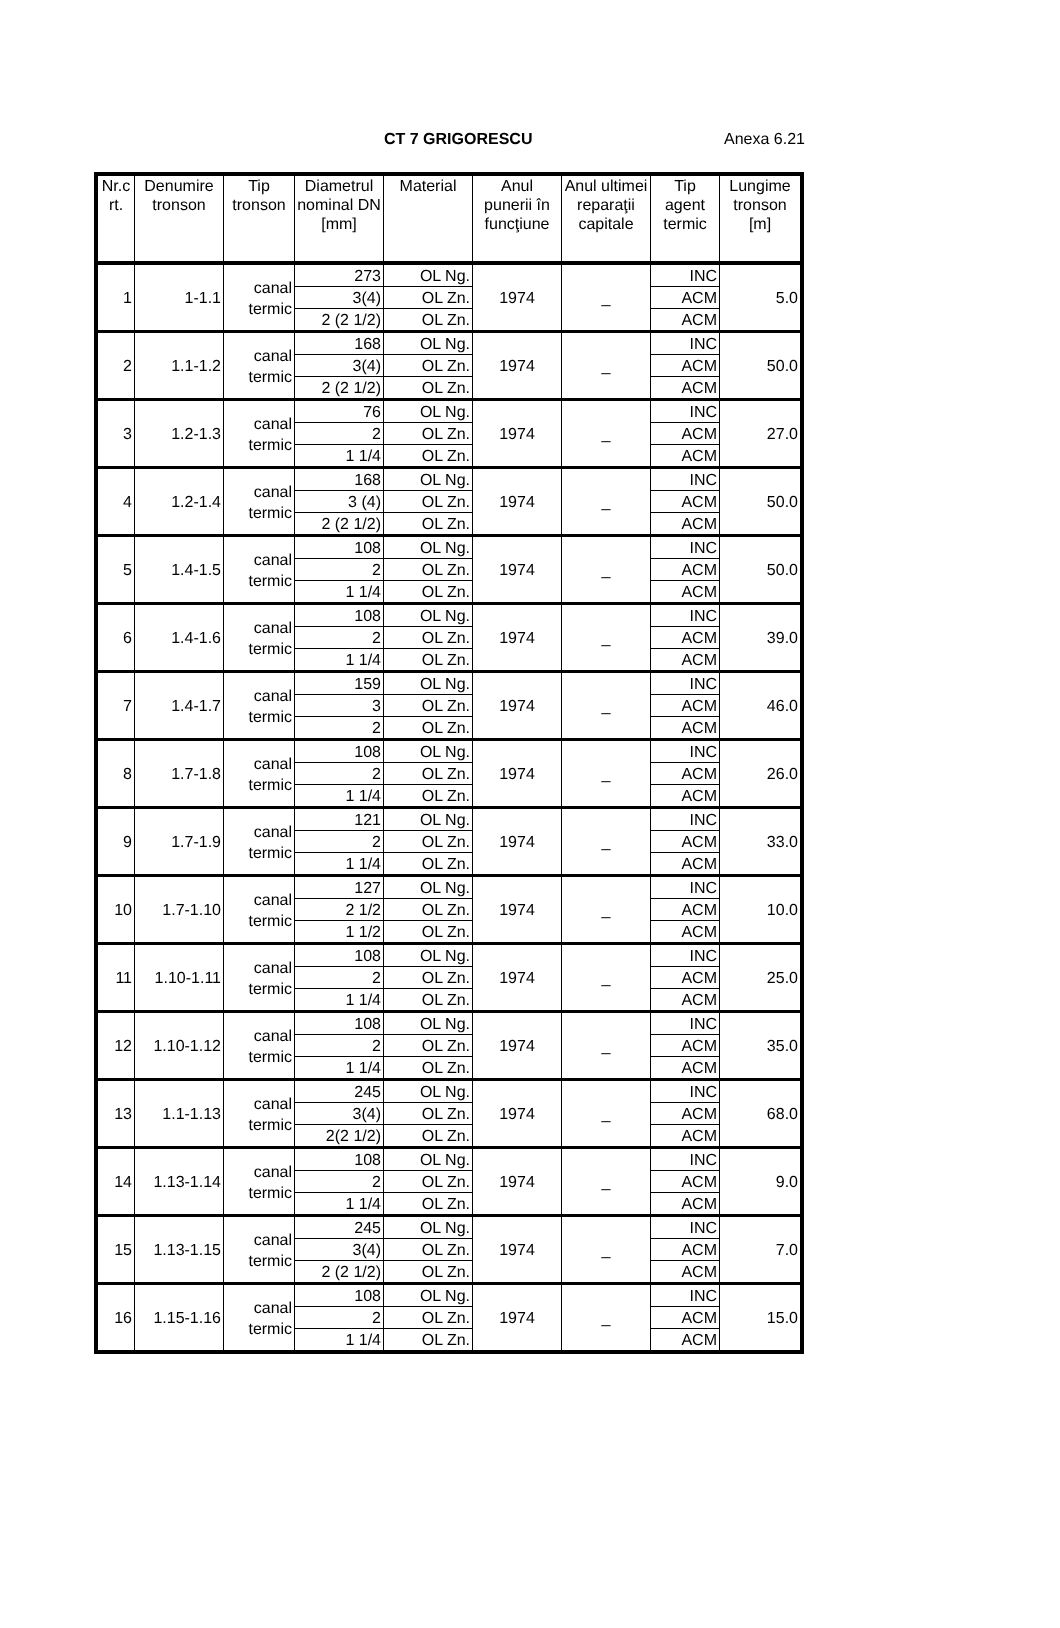CT 7 GRIGORESCU Anexa 6.21
| Nr.c rt. | Denumire tronson | Tip tronson | Diametrul nominal DN [mm] | Material | Anul punerii în funcţiune | Anul ultimei reparaţii capitale | Tip agent termic | Lungime tronson [m] |
| --- | --- | --- | --- | --- | --- | --- | --- | --- |
| 1 | 1-1.1 | canal termic | 273 | OL Ng. | 1974 | _ | INC | 5.0 |
| | | | 3(4) | OL Zn. | | | ACM | |
| | | | 2 (2 1/2) | OL Zn. | | | ACM | |
| 2 | 1.1-1.2 | canal termic | 168 | OL Ng. | 1974 | _ | INC | 50.0 |
| | | | 3(4) | OL Zn. | | | ACM | |
| | | | 2 (2 1/2) | OL Zn. | | | ACM | |
| 3 | 1.2-1.3 | canal termic | 76 | OL Ng. | 1974 | _ | INC | 27.0 |
| | | | 2 | OL Zn. | | | ACM | |
| | | | 1 1/4 | OL Zn. | | | ACM | |
| 4 | 1.2-1.4 | canal termic | 168 | OL Ng. | 1974 | _ | INC | 50.0 |
| | | | 3 (4) | OL Zn. | | | ACM | |
| | | | 2 (2 1/2) | OL Zn. | | | ACM | |
| 5 | 1.4-1.5 | canal termic | 108 | OL Ng. | 1974 | _ | INC | 50.0 |
| | | | 2 | OL Zn. | | | ACM | |
| | | | 1 1/4 | OL Zn. | | | ACM | |
| 6 | 1.4-1.6 | canal termic | 108 | OL Ng. | 1974 | _ | INC | 39.0 |
| | | | 2 | OL Zn. | | | ACM | |
| | | | 1 1/4 | OL Zn. | | | ACM | |
| 7 | 1.4-1.7 | canal termic | 159 | OL Ng. | 1974 | _ | INC | 46.0 |
| | | | 3 | OL Zn. | | | ACM | |
| | | | 2 | OL Zn. | | | ACM | |
| 8 | 1.7-1.8 | canal termic | 108 | OL Ng. | 1974 | _ | INC | 26.0 |
| | | | 2 | OL Zn. | | | ACM | |
| | | | 1 1/4 | OL Zn. | | | ACM | |
| 9 | 1.7-1.9 | canal termic | 121 | OL Ng. | 1974 | _ | INC | 33.0 |
| | | | 2 | OL Zn. | | | ACM | |
| | | | 1 1/4 | OL Zn. | | | ACM | |
| 10 | 1.7-1.10 | canal termic | 127 | OL Ng. | 1974 | _ | INC | 10.0 |
| | | | 2 1/2 | OL Zn. | | | ACM | |
| | | | 1 1/2 | OL Zn. | | | ACM | |
| 11 | 1.10-1.11 | canal termic | 108 | OL Ng. | 1974 | _ | INC | 25.0 |
| | | | 2 | OL Zn. | | | ACM | |
| | | | 1 1/4 | OL Zn. | | | ACM | |
| 12 | 1.10-1.12 | canal termic | 108 | OL Ng. | 1974 | _ | INC | 35.0 |
| | | | 2 | OL Zn. | | | ACM | |
| | | | 1 1/4 | OL Zn. | | | ACM | |
| 13 | 1.1-1.13 | canal termic | 245 | OL Ng. | 1974 | _ | INC | 68.0 |
| | | | 3(4) | OL Zn. | | | ACM | |
| | | | 2(2 1/2) | OL Zn. | | | ACM | |
| 14 | 1.13-1.14 | canal termic | 108 | OL Ng. | 1974 | _ | INC | 9.0 |
| | | | 2 | OL Zn. | | | ACM | |
| | | | 1 1/4 | OL Zn. | | | ACM | |
| 15 | 1.13-1.15 | canal termic | 245 | OL Ng. | 1974 | _ | INC | 7.0 |
| | | | 3(4) | OL Zn. | | | ACM | |
| | | | 2 (2 1/2) | OL Zn. | | | ACM | |
| 16 | 1.15-1.16 | canal termic | 108 | OL Ng. | 1974 | _ | INC | 15.0 |
| | | | 2 | OL Zn. | | | ACM | |
| | | | 1 1/4 | OL Zn. | | | ACM | |